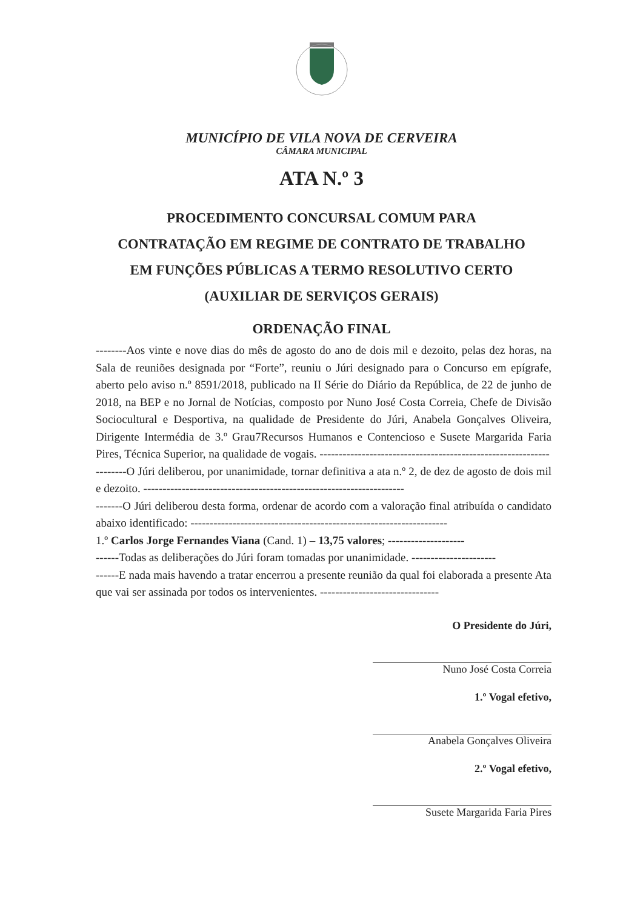MUNICÍPIO DE VILA NOVA DE CERVEIRA
CÂMARA MUNICIPAL
ATA N.º 3
PROCEDIMENTO CONCURSAL COMUM PARA
CONTRATAÇÃO EM REGIME DE CONTRATO DE TRABALHO
EM FUNÇÕES PÚBLICAS A TERMO RESOLUTIVO CERTO
(AUXILIAR DE SERVIÇOS GERAIS)
ORDENAÇÃO FINAL
--------Aos vinte e nove dias do mês de agosto do ano de dois mil e dezoito, pelas dez horas, na Sala de reuniões designada por “Forte”, reuniu o Júri designado para o Concurso em epígrafe, aberto pelo aviso n.º 8591/2018, publicado na II Série do Diário da República, de 22 de junho de 2018, na BEP e no Jornal de Notícias, composto por Nuno José Costa Correia, Chefe de Divisão Sociocultural e Desportiva, na qualidade de Presidente do Júri, Anabela Gonçalves Oliveira, Dirigente Intermédia de 3.º Grau7Recursos Humanos e Contencioso e Susete Margarida Faria Pires, Técnica Superior, na qualidade de vogais. ------------------------------------------------------------
--------O Júri deliberou, por unanimidade, tornar definitiva a ata n.º 2, de dez de agosto de dois mil e dezoito. --------------------------------------------------------------------
-------O Júri deliberou desta forma, ordenar de acordo com a valoração final atribuída o candidato abaixo identificado: -------------------------------------------------------------------
1.º Carlos Jorge Fernandes Viana (Cand. 1) – 13,75 valores; --------------------
------Todas as deliberações do Júri foram tomadas por unanimidade. ----------------------
------E nada mais havendo a tratar encerrou a presente reunião da qual foi elaborada a presente Ata que vai ser assinada por todos os intervenientes. -------------------------------
O Presidente do Júri,
Nuno José Costa Correia
1.º Vogal efetivo,
Anabela Gonçalves Oliveira
2.º Vogal efetivo,
Susete Margarida Faria Pires